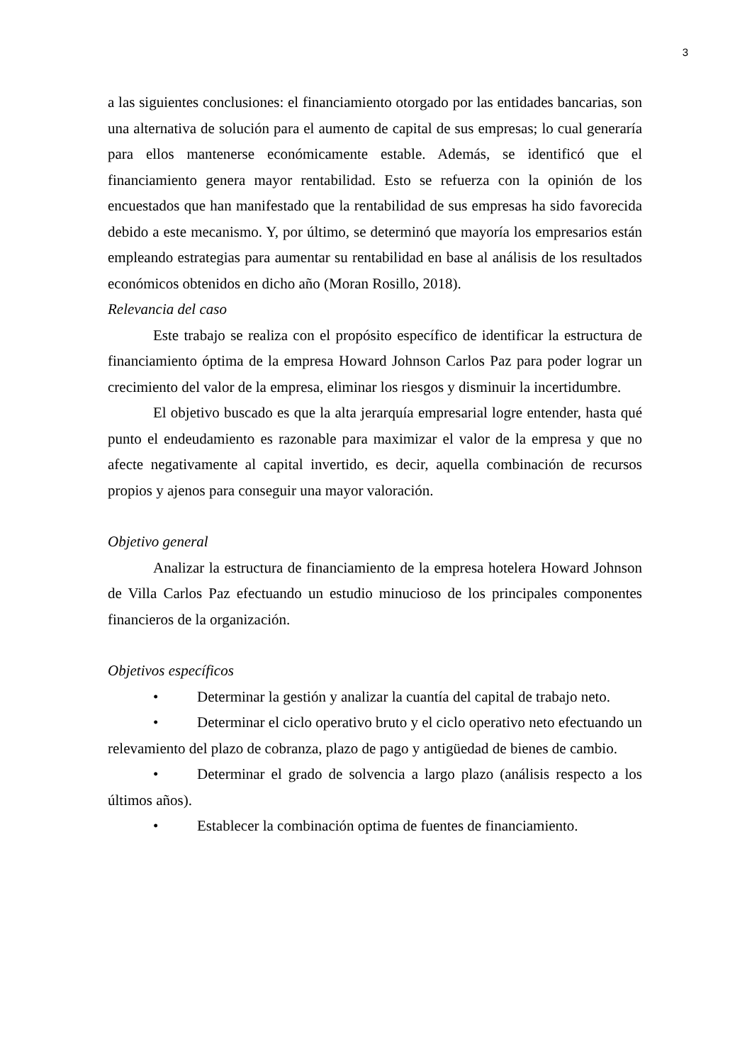3
a las siguientes conclusiones: el financiamiento otorgado por las entidades bancarias, son una alternativa de solución para el aumento de capital de sus empresas; lo cual generaría para ellos mantenerse económicamente estable. Además, se identificó que el financiamiento genera mayor rentabilidad. Esto se refuerza con la opinión de los encuestados que han manifestado que la rentabilidad de sus empresas ha sido favorecida debido a este mecanismo. Y, por último, se determinó que mayoría los empresarios están empleando estrategias para aumentar su rentabilidad en base al análisis de los resultados económicos obtenidos en dicho año (Moran Rosillo, 2018).
Relevancia del caso
Este trabajo se realiza con el propósito específico de identificar la estructura de financiamiento óptima de la empresa Howard Johnson Carlos Paz para poder lograr un crecimiento del valor de la empresa, eliminar los riesgos y disminuir la incertidumbre.
El objetivo buscado es que la alta jerarquía empresarial logre entender, hasta qué punto el endeudamiento es razonable para maximizar el valor de la empresa y que no afecte negativamente al capital invertido, es decir, aquella combinación de recursos propios y ajenos para conseguir una mayor valoración.
Objetivo general
Analizar la estructura de financiamiento de la empresa hotelera Howard Johnson de Villa Carlos Paz efectuando un estudio minucioso de los principales componentes financieros de la organización.
Objetivos específicos
• Determinar la gestión y analizar la cuantía del capital de trabajo neto.
• Determinar el ciclo operativo bruto y el ciclo operativo neto efectuando un relevamiento del plazo de cobranza, plazo de pago y antigüedad de bienes de cambio.
• Determinar el grado de solvencia a largo plazo (análisis respecto a los últimos años).
• Establecer la combinación optima de fuentes de financiamiento.